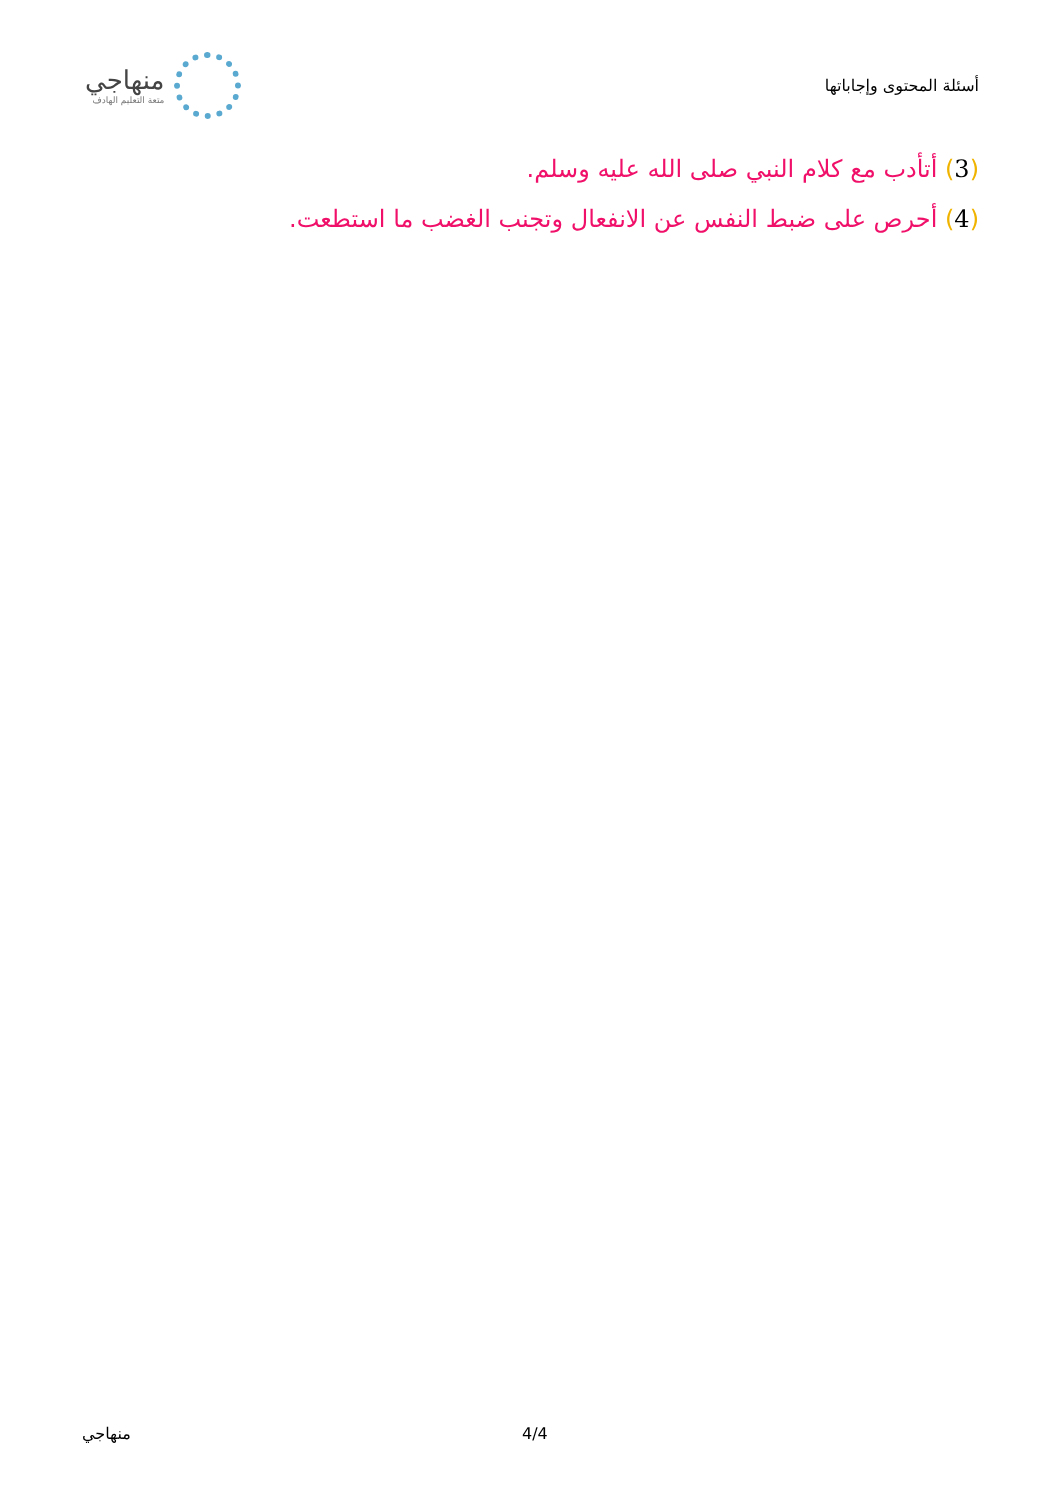منهاجي
متعة التعليم الهادف
أسئلة المحتوى وإجاباتها
(3) أتأدب مع كلام النبي صلى الله عليه وسلم.
(4) أحرص على ضبط النفس عن الانفعال وتجنب الغضب ما استطعت.
منهاجي 4/4